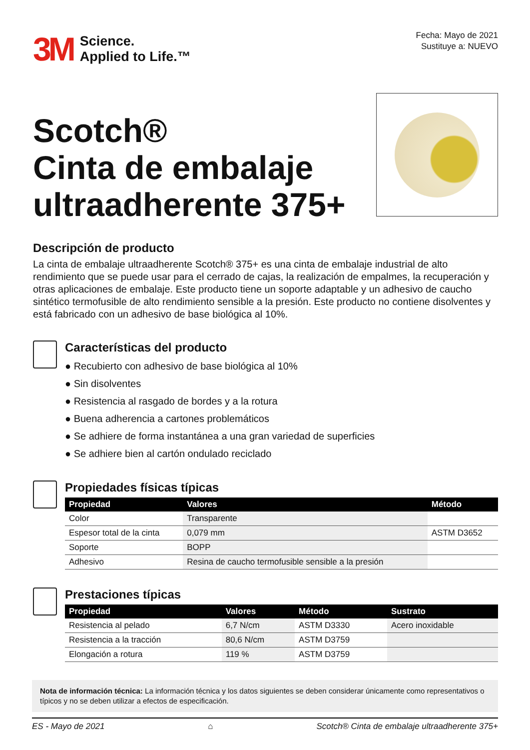3M
Science.
Applied to Life.™
Fecha: Mayo de 2021
Sustituye a: NUEVO
Scotch®
Cinta de embalaje
ultraadherente 375+
Descripción de producto
La cinta de embalaje ultraadherente Scotch® 375+ es una cinta de embalaje industrial de alto rendimiento que se puede usar para el cerrado de cajas, la realización de empalmes, la recuperación y otras aplicaciones de embalaje. Este producto tiene un soporte adaptable y un adhesivo de caucho sintético termofusible de alto rendimiento sensible a la presión. Este producto no contiene disolventes y está fabricado con un adhesivo de base biológica al 10%.
Características del producto
● Recubierto con adhesivo de base biológica al 10%
● Sin disolventes
● Resistencia al rasgado de bordes y a la rotura
● Buena adherencia a cartones problemáticos
● Se adhiere de forma instantánea a una gran variedad de superficies
● Se adhiere bien al cartón ondulado reciclado
Propiedades físicas típicas
| Propiedad | Valores | Método |
| --- | --- | --- |
| Color | Transparente | |
| Espesor total de la cinta | 0,079 mm | ASTM D3652 |
| Soporte | BOPP | |
| Adhesivo | Resina de caucho termofusible sensible a la presión | |
Prestaciones típicas
| Propiedad | Valores | Método | Sustrato |
| --- | --- | --- | --- |
| Resistencia al pelado | 6,7 N/cm | ASTM D3330 | Acero inoxidable |
| Resistencia a la tracción | 80,6 N/cm | ASTM D3759 | |
| Elongación a rotura | 119 % | ASTM D3759 | |
Nota de información técnica: La información técnica y los datos siguientes se deben considerar únicamente como representativos o típicos y no se deben utilizar a efectos de especificación.
ES - Mayo de 2021 ⌂ Scotch® Cinta de embalaje ultraadherente 375+